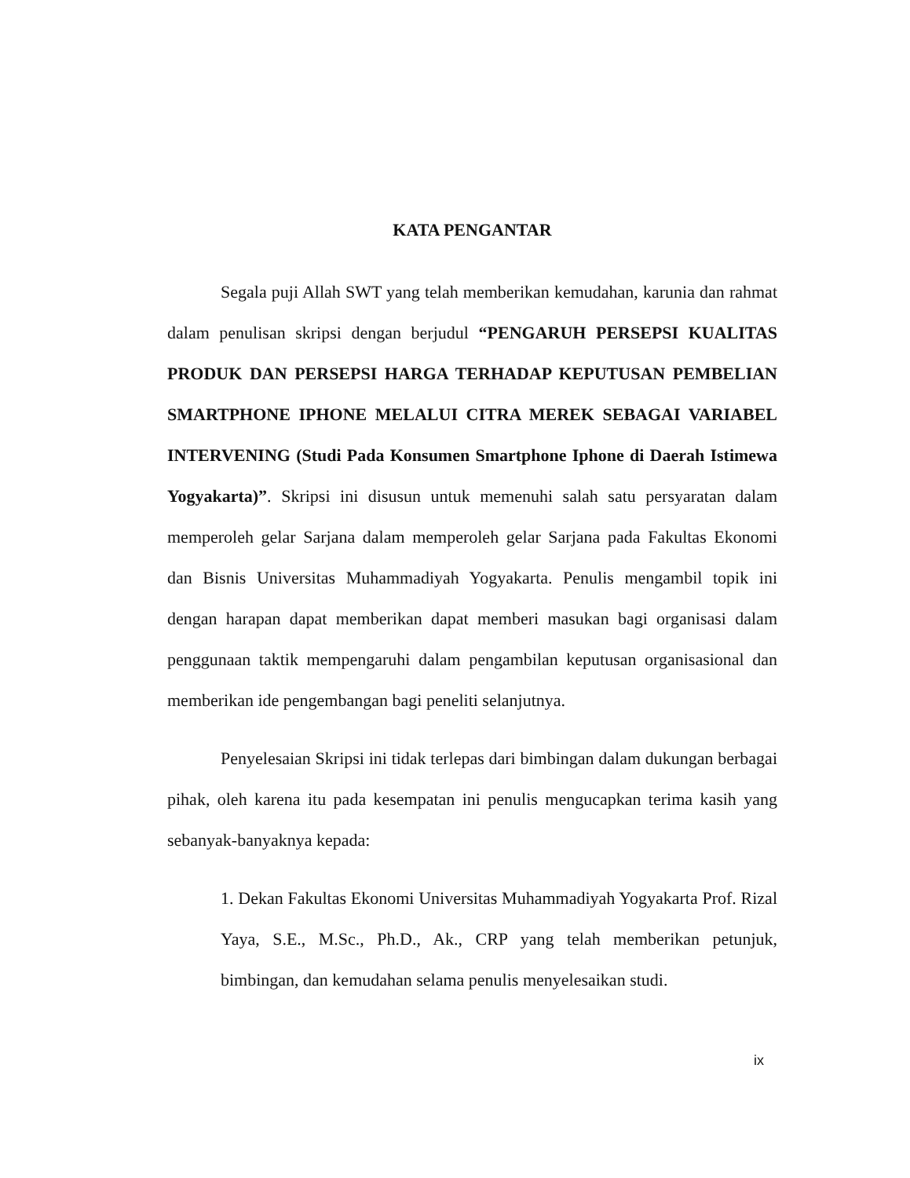KATA PENGANTAR
Segala puji Allah SWT yang telah memberikan kemudahan, karunia dan rahmat dalam penulisan skripsi dengan berjudul “PENGARUH PERSEPSI KUALITAS PRODUK DAN PERSEPSI HARGA TERHADAP KEPUTUSAN PEMBELIAN SMARTPHONE IPHONE MELALUI CITRA MEREK SEBAGAI VARIABEL INTERVENING (Studi Pada Konsumen Smartphone Iphone di Daerah Istimewa Yogyakarta)”. Skripsi ini disusun untuk memenuhi salah satu persyaratan dalam memperoleh gelar Sarjana dalam memperoleh gelar Sarjana pada Fakultas Ekonomi dan Bisnis Universitas Muhammadiyah Yogyakarta. Penulis mengambil topik ini dengan harapan dapat memberikan dapat memberi masukan bagi organisasi dalam penggunaan taktik mempengaruhi dalam pengambilan keputusan organisasional dan memberikan ide pengembangan bagi peneliti selanjutnya.
Penyelesaian Skripsi ini tidak terlepas dari bimbingan dalam dukungan berbagai pihak, oleh karena itu pada kesempatan ini penulis mengucapkan terima kasih yang sebanyak-banyaknya kepada:
1. Dekan Fakultas Ekonomi Universitas Muhammadiyah Yogyakarta Prof. Rizal Yaya, S.E., M.Sc., Ph.D., Ak., CRP yang telah memberikan petunjuk, bimbingan, dan kemudahan selama penulis menyelesaikan studi.
ix